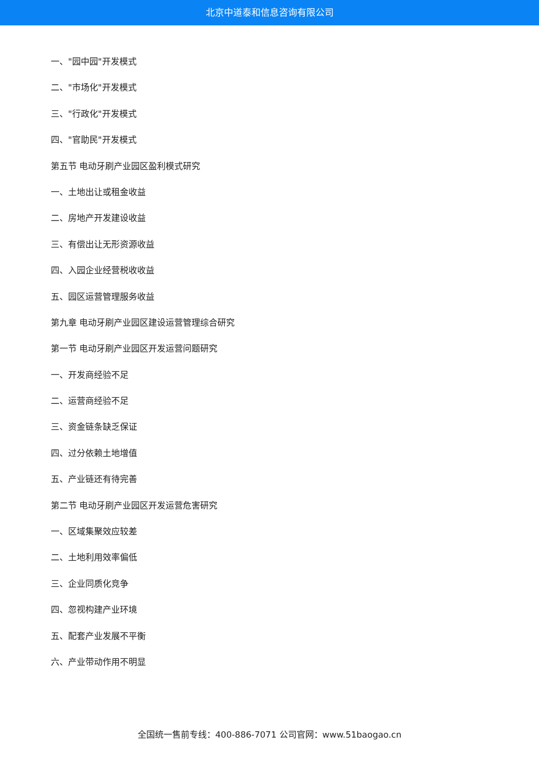北京中道泰和信息咨询有限公司
一、"园中园"开发模式
二、"市场化"开发模式
三、"行政化"开发模式
四、"官助民"开发模式
第五节 电动牙刷产业园区盈利模式研究
一、土地出让或租金收益
二、房地产开发建设收益
三、有偿出让无形资源收益
四、入园企业经营税收收益
五、园区运营管理服务收益
第九章 电动牙刷产业园区建设运营管理综合研究
第一节 电动牙刷产业园区开发运营问题研究
一、开发商经验不足
二、运营商经验不足
三、资金链条缺乏保证
四、过分依赖土地增值
五、产业链还有待完善
第二节 电动牙刷产业园区开发运营危害研究
一、区域集聚效应较差
二、土地利用效率偏低
三、企业同质化竞争
四、忽视构建产业环境
五、配套产业发展不平衡
六、产业带动作用不明显
全国统一售前专线：400-886-7071 公司官网：www.51baogao.cn